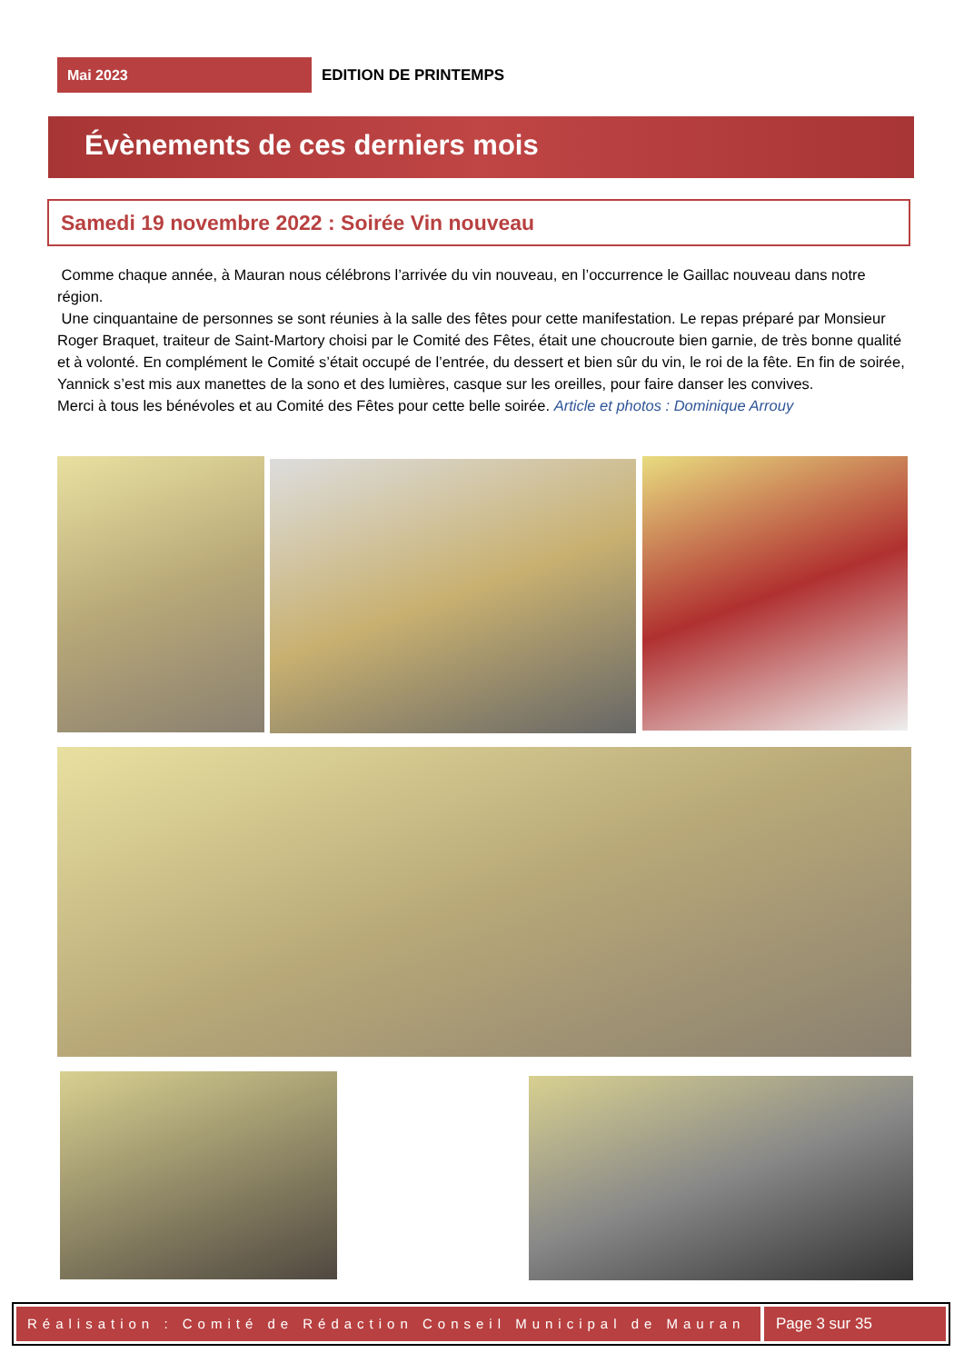Mai 2023
EDITION DE PRINTEMPS
Évènements de ces derniers mois
Samedi 19 novembre 2022 : Soirée Vin nouveau
Comme chaque année, à Mauran nous célébrons l’arrivée du vin nouveau, en l’occurrence le Gaillac nouveau dans notre région.
Une cinquantaine de personnes se sont réunies à la salle des fêtes pour cette manifestation. Le repas préparé par Monsieur Roger Braquet, traiteur de Saint-Martory choisi par le Comité des Fêtes, était une choucroute bien garnie, de très bonne qualité et à volonté. En complément le Comité s’était occupé de l’entrée, du dessert et bien sûr du vin, le roi de la fête. En fin de soirée, Yannick s’est mis aux manettes de la sono et des lumières, casque sur les oreilles, pour faire danser les convives.
Merci à tous les bénévoles et au Comité des Fêtes pour cette belle soirée. Article et photos : Dominique Arrouy
Réalisation : Comité de Rédaction Conseil Municipal de Mauran
Page 3 sur 35